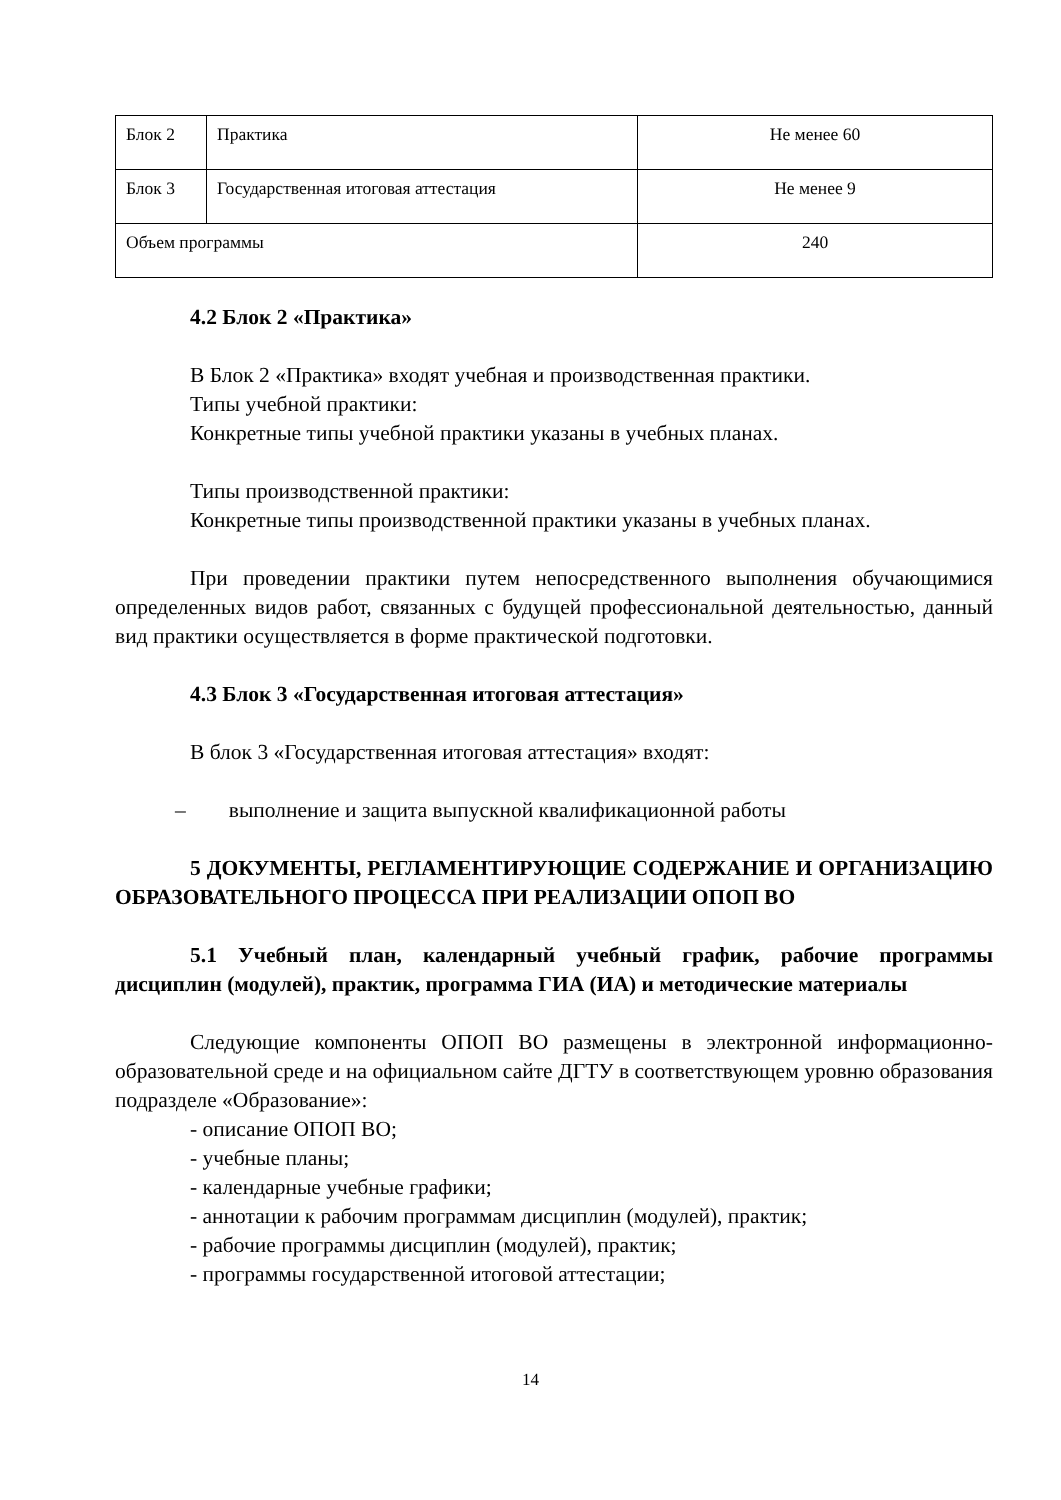| Блок 2 | Практика | Не менее 60 |
| Блок 3 | Государственная итоговая аттестация | Не менее 9 |
| Объем программы | | 240 |
4.2 Блок 2 «Практика»
В Блок 2 «Практика» входят учебная и производственная практики.
Типы учебной практики:
Конкретные типы учебной практики указаны в учебных планах.
Типы производственной практики:
Конкретные типы производственной практики указаны в учебных планах.
При проведении практики путем непосредственного выполнения обучающимися определенных видов работ, связанных с будущей профессиональной деятельностью, данный вид практики осуществляется в форме практической подготовки.
4.3 Блок 3 «Государственная итоговая аттестация»
В блок 3 «Государственная итоговая аттестация» входят:
– выполнение и защита выпускной квалификационной работы
5 ДОКУМЕНТЫ, РЕГЛАМЕНТИРУЮЩИЕ СОДЕРЖАНИЕ И ОРГАНИЗАЦИЮ ОБРАЗОВАТЕЛЬНОГО ПРОЦЕССА ПРИ РЕАЛИЗАЦИИ ОПОП ВО
5.1 Учебный план, календарный учебный график, рабочие программы дисциплин (модулей), практик, программа ГИА (ИА) и методические материалы
Следующие компоненты ОПОП ВО размещены в электронной информационно-образовательной среде и на официальном сайте ДГТУ в соответствующем уровню образования подразделе «Образование»:
- описание ОПОП ВО;
- учебные планы;
- календарные учебные графики;
- аннотации к рабочим программам дисциплин (модулей), практик;
- рабочие программы дисциплин (модулей), практик;
- программы государственной итоговой аттестации;
14